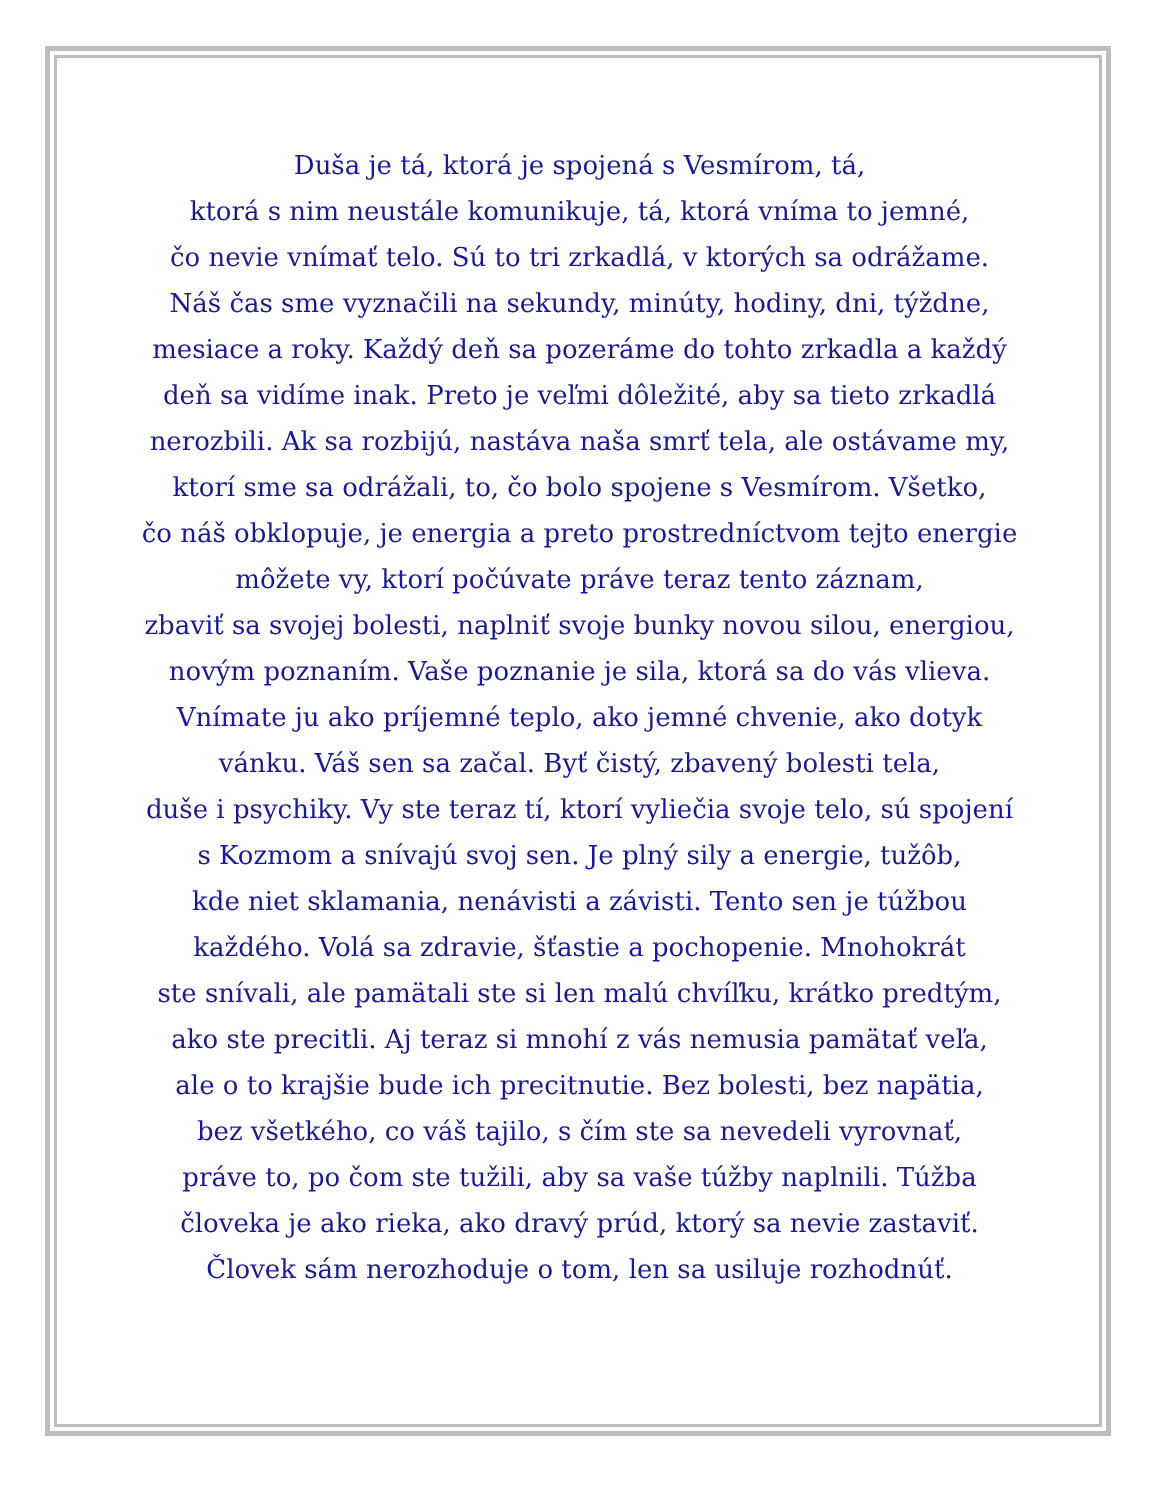Duša je tá, ktorá je spojená s Vesmírom, tá,
ktorá s nim neustále komunikuje, tá, ktorá vníma to jemné,
čo nevie vnímať telo. Sú to tri zrkadlá, v ktorých sa odrážame.
Náš čas sme vyznačili na sekundy, minúty, hodiny, dni, týždne,
mesiace a roky. Každý deň sa pozeráme do tohto zrkadla a každý
deň sa vidíme inak. Preto je veľmi dôležité, aby sa tieto zrkadlá
nerozbili. Ak sa rozbijú, nastáva naša smrť tela, ale ostávame my,
ktorí sme sa odrážali, to, čo bolo spojene s Vesmírom. Všetko,
čo náš obklopuje, je energia a preto prostredníctvom tejto energie
môžete vy, ktorí počúvate práve teraz tento záznam,
zbaviť sa svojej bolesti, naplniť svoje bunky novou silou, energiou,
novým poznaním. Vaše poznanie je sila, ktorá sa do vás vlieva.
Vnímate ju ako príjemné teplo, ako jemné chvenie, ako dotyk
vánku. Váš sen sa začal. Byť čistý, zbavený bolesti tela,
duše i psychiky. Vy ste teraz tí, ktorí vyliečia svoje telo, sú spojení
s Kozmom a snívajú svoj sen. Je plný sily a energie, tužôb,
kde niet sklamania, nenávisti a závisti. Tento sen je túžbou
každého. Volá sa zdravie, šťastie a pochopenie. Mnohokrát
ste snívali, ale pamätali ste si len malú chvíľku, krátko predtým,
ako ste precitli. Aj teraz si mnohí z vás nemusia pamätať veľa,
ale o to krajšie bude ich precitnutie. Bez bolesti, bez napätia,
bez všetkého, co váš tajilo, s čím ste sa nevedeli vyrovnať,
práve to, po čom ste tužili, aby sa vaše túžby naplnili. Túžba
človeka je ako rieka, ako dravý prúd, ktorý sa nevie zastaviť.
Človek sám nerozhoduje o tom, len sa usiluje rozhodnúť.